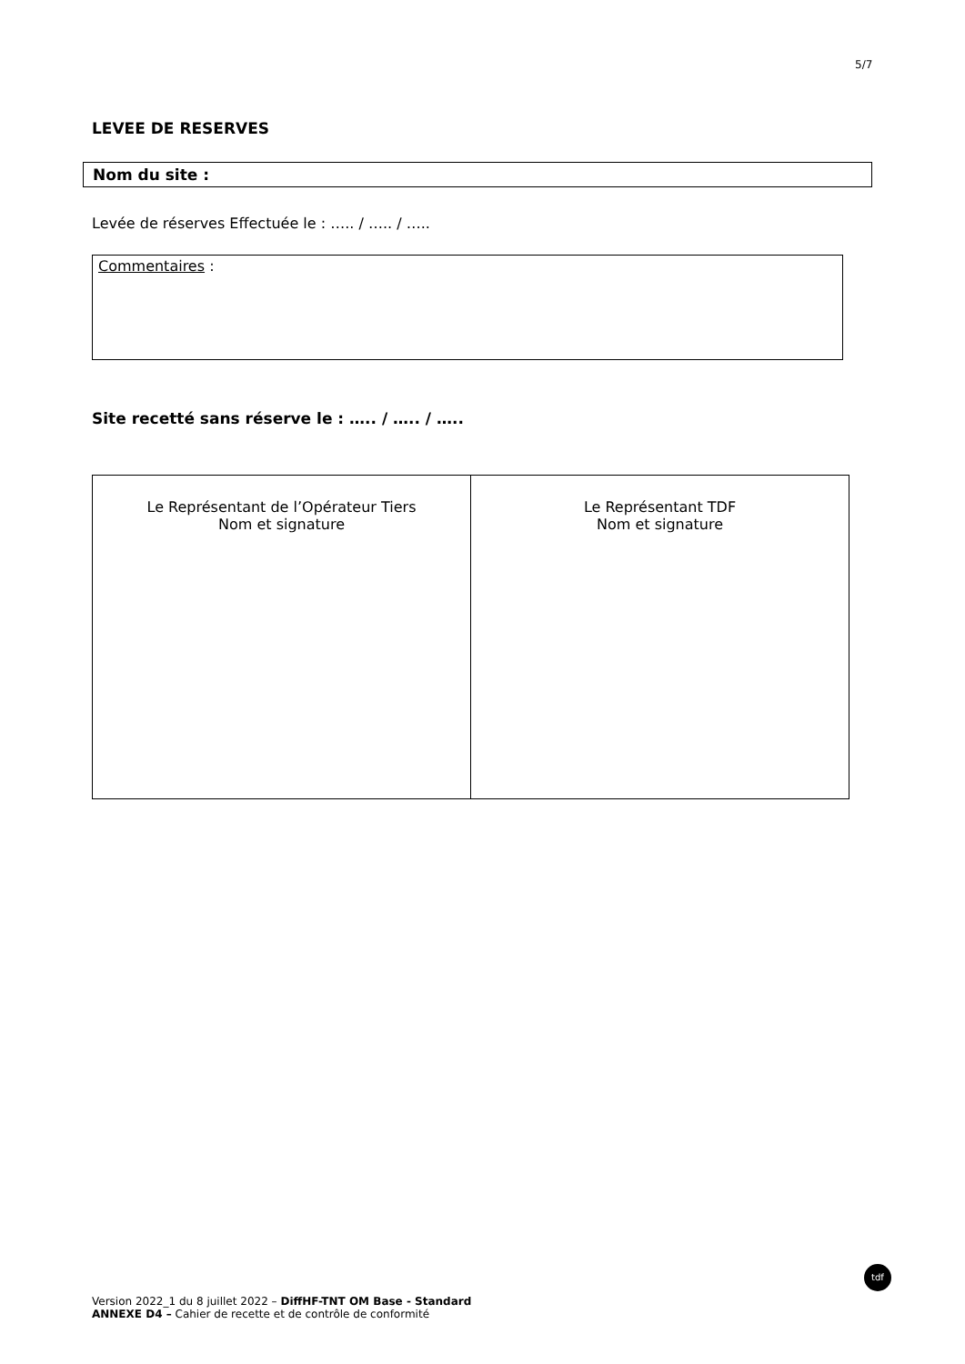5/7
LEVEE DE RESERVES
Nom du site :
Levée de réserves Effectuée le : ….. / ….. / …..
Commentaires :
Site recetté sans réserve le : ….. / ….. / …..
| Le Représentant de l’Opérateur Tiers Nom et signature | Le Représentant TDF Nom et signature |
Version 2022_1 du 8 juillet 2022 – DiffHF-TNT OM Base - Standard
ANNEXE D4 – Cahier de recette et de contrôle de conformité
tdf